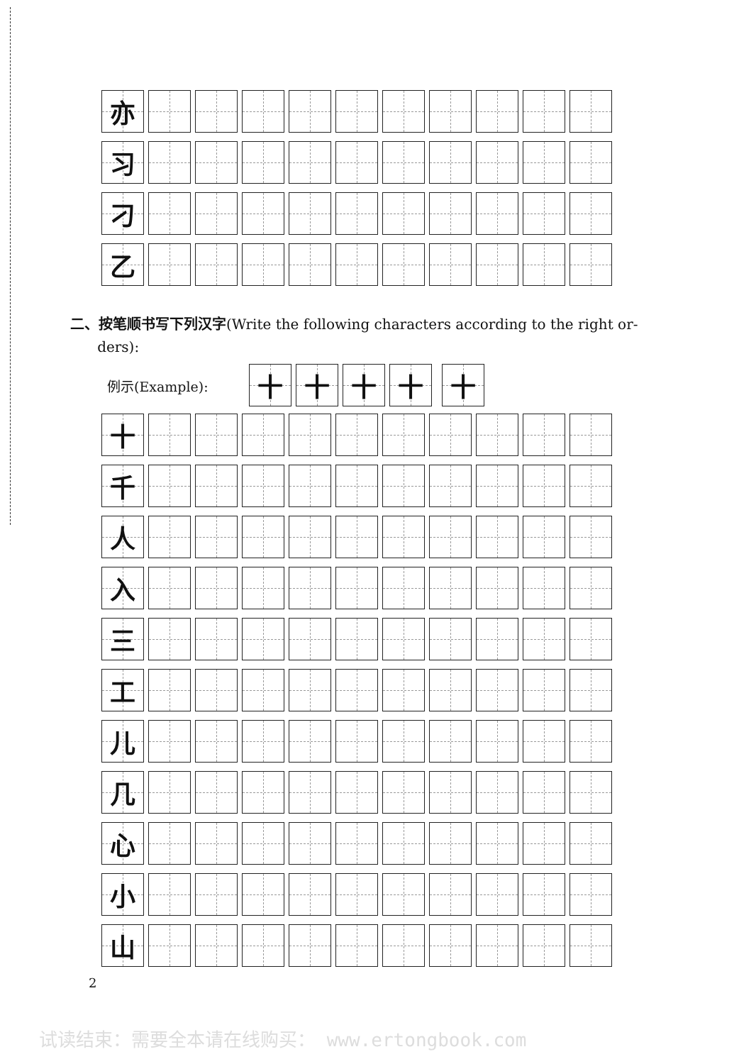亦
习
刁
乙
二、按笔顺书写下列汉字(Write the following characters according to the right or-
ders):
例示(Example):
十 十 十 十 十
十
千
人
入
三
工
儿
几
心
小
山
2
试读结束：需要全本请在线购买： www.ertongbook.com